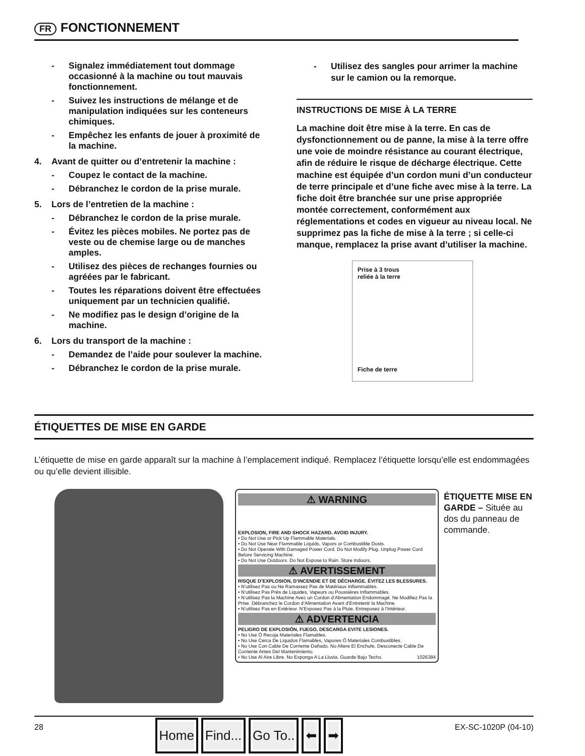FR FONCTIONNEMENT
- Signalez immédiatement tout dommage occasionné à la machine ou tout mauvais fonctionnement.
- Suivez les instructions de mélange et de manipulation indiquées sur les conteneurs chimiques.
- Empêchez les enfants de jouer à proximité de la machine.
4. Avant de quitter ou d’entretenir la machine :
- Coupez le contact de la machine.
- Débranchez le cordon de la prise murale.
5. Lors de l’entretien de la machine :
- Débranchez le cordon de la prise murale.
- Évitez les pièces mobiles. Ne portez pas de veste ou de chemise large ou de manches amples.
- Utilisez des pièces de rechanges fournies ou agréées par le fabricant.
- Toutes les réparations doivent être effectuées uniquement par un technicien qualifié.
- Ne modifiez pas le design d’origine de la machine.
6. Lors du transport de la machine :
- Demandez de l’aide pour soulever la machine.
- Débranchez le cordon de la prise murale.
- Utilisez des sangles pour arrimer la machine sur le camion ou la remorque.
INSTRUCTIONS DE MISE À LA TERRE
La machine doit être mise à la terre. En cas de dysfonctionnement ou de panne, la mise à la terre offre une voie de moindre résistance au courant électrique, afin de réduire le risque de décharge électrique. Cette machine est équipée d’un cordon muni d’un conducteur de terre principale et d’une fiche avec mise à la terre. La fiche doit être branchée sur une prise appropriée montée correctement, conformément aux réglementations et codes en vigueur au niveau local. Ne supprimez pas la fiche de mise à la terre ; si celle-ci manque, remplacez la prise avant d’utiliser la machine.
Prise à 3 trous
reliée à la terre
Fiche de terre
ÉTIQUETTES DE MISE EN GARDE
L’étiquette de mise en garde apparaît sur la machine à l’emplacement indiqué. Remplacez l’étiquette lorsqu’elle est endommagées ou qu’elle devient illisible.
⚠ WARNING
EXPLOSION, FIRE AND SHOCK HAZARD. AVOID INJURY.
• Do Not Use or Pick Up Flammable Materials.
• Do Not Use Near Flammable Liquids, Vapors or Combustible Dusts.
• Do Not Operate With Damaged Power Cord. Do Not Modify Plug. Unplug Power Cord Before Servicing Machine.
• Do Not Use Outdoors. Do Not Expose to Rain. Store Indoors.
⚠ AVERTISSEMENT
RISQUE D’EXPLOSION, D’INCENDIE ET DE DÉCHARGE. ÉVITEZ LES BLESSURES.
• N’utilisez Pas ou Ne Ramassez Pas de Matériaux Inflammables.
• N’utilisez Pas Près de Liquides, Vapeurs ou Poussières Inflammables.
• N’utilisez Pas la Machine Avec un Cordon d’Alimentation Endommagé. Ne Modifiez Pas la Prise. Débranchez le Cordon d’Alimentation Avant d’Entretenir la Machine.
• N’utilisez Pas en Extérieur. N’Exposez Pas à la Pluie. Entreposez à l’Intérieur.
⚠ ADVERTENCIA
PELIGRO DE EXPLOSIÓN, FUEGO, DESCARGA EVITE LESIONES.
• No Use Ó Recoja Materiales Flamables.
• No Use Cerca De Liquidos Flamables, Vapores Ó Materiales Combustibles.
• No Use Con Cable De Corriente Dañado. No Altere El Enchufe. Desconecte Cable De Corriente Antes Del Mantenimiento.
• No Use Al Aire Libre. No Exponga A La Lluvia. Guarde Bajo Techo. 1026384
ÉTIQUETTE MISE EN GARDE – Située au dos du panneau de commande.
28
Home Find... Go To.. ⬅ ➡
EX-SC-1020P (04-10)